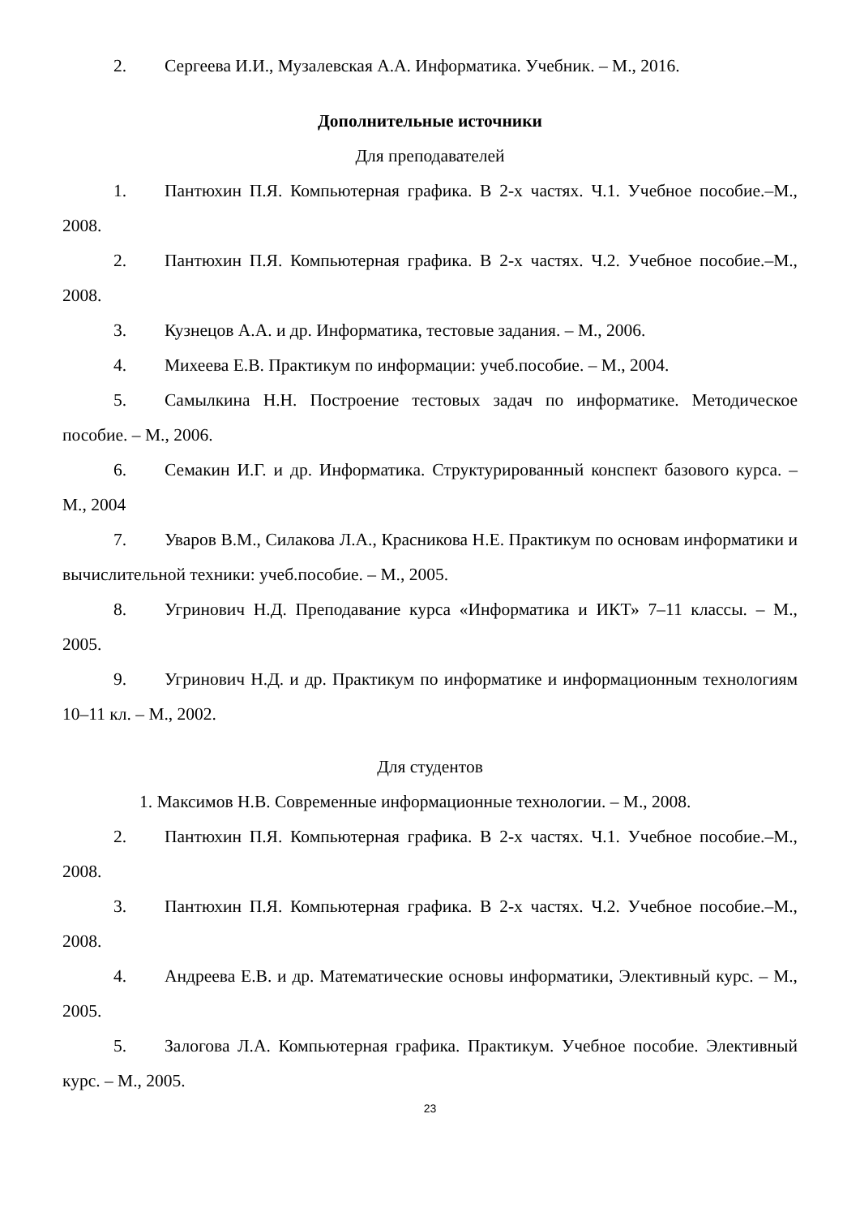2. Сергеева И.И., Музалевская А.А. Информатика. Учебник. – М., 2016.
Дополнительные источники
Для преподавателей
1. Пантюхин П.Я. Компьютерная графика. В 2-х частях. Ч.1. Учебное пособие.–М., 2008.
2. Пантюхин П.Я. Компьютерная графика. В 2-х частях. Ч.2. Учебное пособие.–М., 2008.
3. Кузнецов А.А. и др. Информатика, тестовые задания. – М., 2006.
4. Михеева Е.В. Практикум по информации: учеб.пособие. – М., 2004.
5. Самылкина Н.Н. Построение тестовых задач по информатике. Методическое пособие. – М., 2006.
6. Семакин И.Г. и др. Информатика. Структурированный конспект базового курса. – М., 2004
7. Уваров В.М., Силакова Л.А., Красникова Н.Е. Практикум по основам информатики и вычислительной техники: учеб.пособие. – М., 2005.
8. Угринович Н.Д. Преподавание курса «Информатика и ИКТ» 7–11 классы. – М., 2005.
9. Угринович Н.Д. и др. Практикум по информатике и информационным технологиям 10–11 кл. – М., 2002.
Для студентов
1. Максимов Н.В. Современные информационные технологии. – М., 2008.
2. Пантюхин П.Я. Компьютерная графика. В 2-х частях. Ч.1. Учебное пособие.–М., 2008.
3. Пантюхин П.Я. Компьютерная графика. В 2-х частях. Ч.2. Учебное пособие.–М., 2008.
4. Андреева Е.В. и др. Математические основы информатики, Элективный курс. – М., 2005.
5. Залогова Л.А. Компьютерная графика. Практикум. Учебное пособие. Элективный курс. – М., 2005.
23